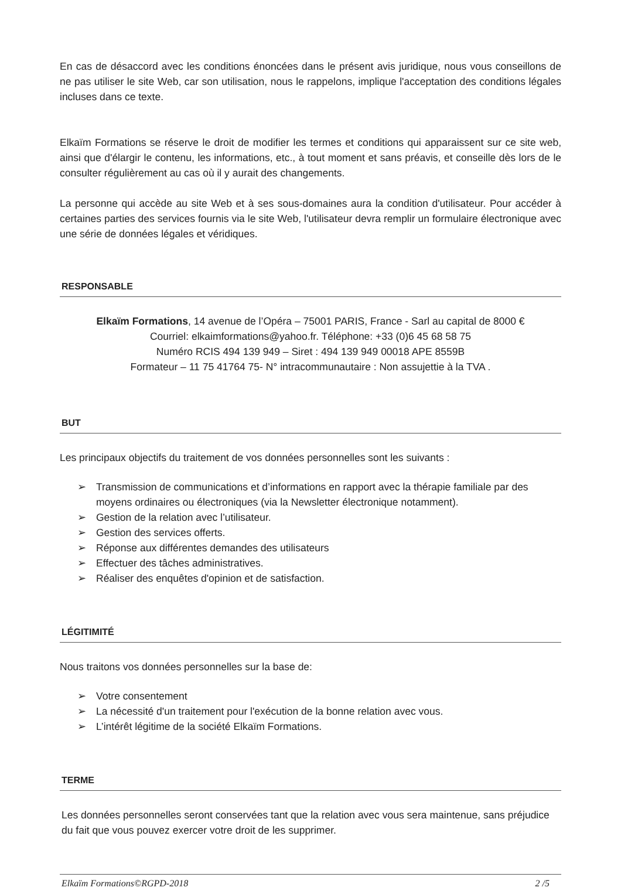En cas de désaccord avec les conditions énoncées dans le présent avis juridique, nous vous conseillons de ne pas utiliser le site Web, car son utilisation, nous le rappelons, implique l'acceptation des conditions légales incluses dans ce texte.
Elkaïm Formations se réserve le droit de modifier les termes et conditions qui apparaissent sur ce site web, ainsi que d'élargir le contenu, les informations, etc., à tout moment et sans préavis, et conseille dès lors de le consulter régulièrement au cas où il y aurait des changements.
La personne qui accède au site Web et à ses sous-domaines aura la condition d'utilisateur. Pour accéder à certaines parties des services fournis via le site Web, l'utilisateur devra remplir un formulaire électronique avec une série de données légales et véridiques.
RESPONSABLE
Elkaïm Formations, 14 avenue de l’Opéra – 75001 PARIS, France - Sarl au capital de 8000 €
Courriel: elkaimformations@yahoo.fr. Téléphone: +33 (0)6 45 68 58 75
Numéro RCIS 494 139 949 – Siret : 494 139 949 00018 APE 8559B
Formateur – 11 75 41764 75- N° intracommunautaire : Non assujettie à la TVA .
BUT
Les principaux objectifs du traitement de vos données personnelles sont les suivants :
➢ Transmission de communications et d’informations en rapport avec la thérapie familiale par des moyens ordinaires ou électroniques (via la Newsletter électronique notamment).
➢ Gestion de la relation avec l’utilisateur.
➢ Gestion des services offerts.
➢ Réponse aux différentes demandes des utilisateurs
➢ Effectuer des tâches administratives.
➢ Réaliser des enquêtes d'opinion et de satisfaction.
LÉGITIMITÉ
Nous traitons vos données personnelles sur la base de:
➢ Votre consentement
➢ La nécessité d'un traitement pour l'exécution de la bonne relation avec vous.
➢ L’intérêt légitime de la société Elkaïm Formations.
TERME
Les données personnelles seront conservées tant que la relation avec vous sera maintenue, sans préjudice du fait que vous pouvez exercer votre droit de les supprimer.
Elkaïm Formations©RGPD-2018 2 /5